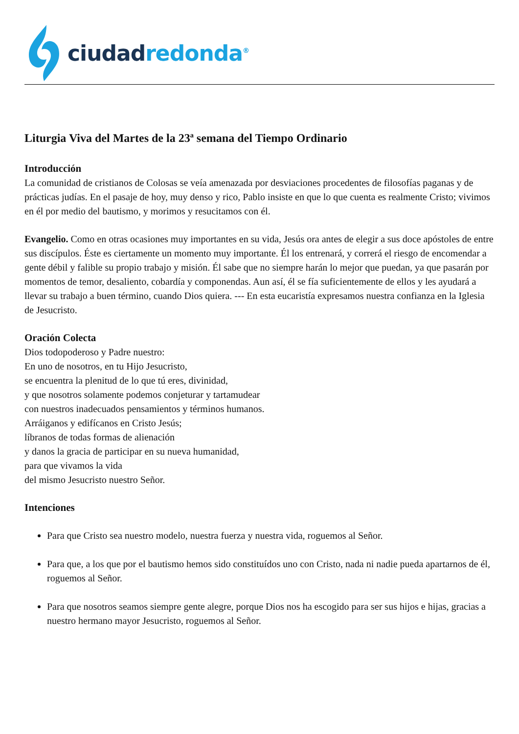ciudad redonda<sup>®</sup>
Liturgia Viva del Martes de la 23ª semana del Tiempo Ordinario
Introducción
La comunidad de cristianos de Colosas se veía amenazada por desviaciones procedentes de filosofías paganas y de prácticas judías. En el pasaje de hoy, muy denso y rico, Pablo insiste en que lo que cuenta es realmente Cristo; vivimos en él por medio del bautismo, y morimos y resucitamos con él.
Evangelio. Como en otras ocasiones muy importantes en su vida, Jesús ora antes de elegir a sus doce apóstoles de entre sus discípulos. Éste es ciertamente un momento muy importante. Él los entrenará, y correrá el riesgo de encomendar a gente débil y falible su propio trabajo y misión. Él sabe que no siempre harán lo mejor que puedan, ya que pasarán por momentos de temor, desaliento, cobardía y componendas. Aun así, él se fía suficientemente de ellos y les ayudará a llevar su trabajo a buen término, cuando Dios quiera. --- En esta eucaristía expresamos nuestra confianza en la Iglesia de Jesucristo.
Oración Colecta
Dios todopoderoso y Padre nuestro:
En uno de nosotros, en tu Hijo Jesucristo,
se encuentra la plenitud de lo que tú eres, divinidad,
y que nosotros solamente podemos conjeturar y tartamudear
con nuestros inadecuados pensamientos y términos humanos.
Arráiganos y edifícanos en Cristo Jesús;
líbranos de todas formas de alienación
y danos la gracia de participar en su nueva humanidad,
para que vivamos la vida
del mismo Jesucristo nuestro Señor.
Intenciones
Para que Cristo sea nuestro modelo, nuestra fuerza y nuestra vida, roguemos al Señor.
Para que, a los que por el bautismo hemos sido constituídos uno con Cristo, nada ni nadie pueda apartarnos de él, roguemos al Señor.
Para que nosotros seamos siempre gente alegre, porque Dios nos ha escogido para ser sus hijos e hijas, gracias a nuestro hermano mayor Jesucristo, roguemos al Señor.